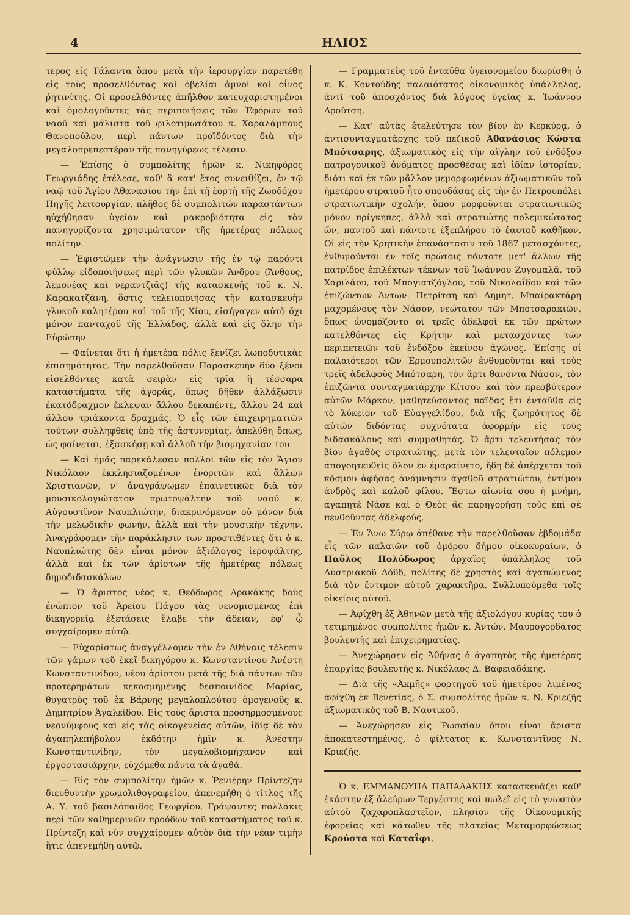4 ΗΛΙΟΣ
τερος εἰς Τάλαντα ὅπου μετὰ τὴν ἱερουργίαν παρετέθη εἰς τοὺς προσελθόντας καὶ ὀβελίαι ἀμνοὶ καὶ οἶνος ῥητινίτης. Οἱ προσελθόντες ἀπῆλθον κατευχαριστημένοι καὶ ὁμολογοῦντες τὰς περιποιήσεις τῶν Ἐφόρων τοῦ ναοῦ καὶ μάλιστα τοῦ φιλοτιμωτάτου κ. Χαραλάμπους Θανοπούλου, περὶ πάντων προϊδόντος διὰ τὴν μεγαλοπρεπεστέραν τῆς πανηγύρεως τέλεσιν.
— Ἐπίσης ὁ συμπολίτης ἡμῶν κ. Νικηφόρος Γεωργιάδης ἐτέλεσε, καθ' ἃ κατ' ἔτος συνειθίζει, ἐν τῷ ναῷ τοῦ Ἁγίου Ἀθανασίου τὴν ἐπὶ τῇ ἑορτῇ τῆς Ζωοδόχου Πηγῆς λειτουργίαν, πλῆθος δὲ συμπολιτῶν παραστάντων ηὐχήθησαν ὑγείαν καὶ μακροβιότητα εἰς τὸν πανηγυρίζοντα χρησιμώτατον τῆς ἡμετέρας πόλεως πολίτην.
— Ἐφιστῶμεν τὴν ἀνάγνωσιν τῆς ἐν τῷ παρόντι φύλλῳ εἰδοποιήσεως περὶ τῶν γλυκῶν Ἄνδρου (Ἄνθους, λεμονέας καὶ νεραντζιᾶς) τῆς κατασκευῆς τοῦ κ. Ν. Καρακατζάνη, ὅστις τελειοποιήσας τὴν κατασκευὴν γλυκοῦ καλητέρου καὶ τοῦ τῆς Χίου, εἰσήγαγεν αὐτὸ ὄχι μόνον πανταχοῦ τῆς Ἑλλάδος, ἀλλὰ καὶ εἰς ὅλην τὴν Εὐρώπην.
— Φαίνεται ὅτι ἡ ἡμετέρα πόλις ξενίζει λωποδυτικὰς ἐπισημότητας. Τὴν παρελθοῦσαν Παρασκευὴν δύο ξένοι εἰσελθόντες κατὰ σειρὰν εἰς τρία ἢ τέσσαρα καταστήματα τῆς ἀγορᾶς, ὅπως δῆθεν ἀλλάξωσιν ἑκατόδραχμον ἔκλεψαν ἄλλου δεκαπέντε, ἄλλου 24 καὶ ἄλλου τριάκοντα δραχμάς. Ὁ εἷς τῶν ἐπιχειρηματιῶν τούτων συλληφθεὶς ὑπὸ τῆς ἀστυνομίας, ἀπελύθη ὅπως, ὡς φαίνεται, ἐξασκήσῃ καὶ ἀλλοῦ τὴν βιομηχανίαν του.
— Καὶ ἡμᾶς παρεκάλεσαν πολλοὶ τῶν εἰς τὸν Ἅγιον Νικόλαον ἐκκλησιαζομένων ἐνοριτῶν καὶ ἄλλων Χριστιανῶν, ν' ἀναγράψωμεν ἐπαινετικῶς διὰ τὸν μουσικολογιώτατον πρωτοψάλτην τοῦ ναοῦ κ. Αὐγουστῖνον Ναυπλιώτην, διακρινόμενον οὐ μόνον διὰ τὴν μελῳδικὴν φωνήν, ἀλλὰ καὶ τὴν μουσικὴν τέχνην. Ἀναγράφομεν τὴν παράκλησιν των προστιθέντες ὅτι ὁ κ. Ναυπλιώτης δὲν εἶναι μόνον ἀξιόλογος ἱεροψάλτης, ἀλλὰ καὶ ἐκ τῶν ἀρίστων τῆς ἡμετέρας πόλεως δημοδιδασκάλων.
— Ὁ ἄριστος νέος κ. Θεόδωρος Δρακάκης δοὺς ἐνώπιον τοῦ Ἀρείου Πάγου τὰς νενομισμένας ἐπὶ δικηγορείᾳ ἐξετάσεις ἔλαβε τὴν ἄδειαν, ἐφ' ᾧ συγχαίρομεν αὐτῷ.
— Εὐχαρίστως ἀναγγέλλομεν τὴν ἐν Ἀθήναις τέλεσιν τῶν γάμων τοῦ ἐκεῖ δικηγόρου κ. Κωνσταντίνου Ἀνέστη Κωνσταντινίδου, νέου ἀρίστου μετὰ τῆς διὰ πάντων τῶν προτερημάτων κεκοσμημένης δεσποινίδος Μαρίας, θυγατρὸς τοῦ ἐκ Βάρνης μεγαλοπλούτου ὁμογενοῦς κ. Δημητρίου Ἀγαλείδου. Εἰς τοὺς ἄριστα προσηρμοσμένους νεονύμφους καὶ εἰς τὰς οἰκογενείας αὐτῶν, ἰδίᾳ δὲ τὸν ἀγαπηλεπήβολον ἐκδότην ἡμῖν κ. Ἀνέστην Κωνσταντινίδην, τὸν μεγαλοβιομήχανον καὶ ἐργοστασιάρχην, εὐχόμεθα πάντα τὰ ἀγαθά.
— Εἰς τὸν συμπολίτην ἡμῶν κ. Ῥενιέρην Πρίντεζην διευθυντὴν χρωμολιθογραφείου, ἀπενεμήθη ὁ τίτλος τῆς Α. Υ. τοῦ βασιλόπαιδος Γεωργίου. Γράψαντες πολλάκις περὶ τῶν καθημερινῶν προόδων τοῦ καταστήματος τοῦ κ. Πρίντεζη καὶ νῦν συγχαίρομεν αὐτὸν διὰ τὴν νέαν τιμὴν ἥτις ἀπενεμήθη αὐτῷ.
— Γραμματεὺς τοῦ ἐνταῦθα ὑγειονομείου διωρίσθη ὁ κ. Κ. Κοντούδης παλαιότατος οἰκονομικὸς ὑπάλληλος, ἀντὶ τοῦ ἀποσχόντος διὰ λόγους ὑγείας κ. Ἰωάννου Δρούτση.
— Κατ' αὐτὰς ἐτελεύτησε τὸν βίον ἐν Κερκύρᾳ, ὁ ἀντισυνταγματάρχης τοῦ πεζικοῦ Ἀθανάσιος Κώστα Μπότσαρης, ἀξιωματικὸς εἰς τὴν αἴγλην τοῦ ἐνδόξου πατρογονικοῦ ὀνόματος προσθέσας καὶ ἰδίαν ἱστορίαν, διότι καὶ ἐκ τῶν μᾶλλον μεμορφωμένων ἀξιωματικῶν τοῦ ἡμετέρου στρατοῦ ἦτο σπουδάσας εἰς τὴν ἐν Πετρουπόλει στρατιωτικὴν σχολήν, ὅπου μορφοῦνται στρατιωτικῶς μόνον πρίγκηπες, ἀλλὰ καὶ στρατιώτης πολεμικώτατος ὤν, παντοῦ καὶ πάντοτε ἐξεπλήρου τὸ ἑαυτοῦ καθῆκον. Οἱ εἰς τὴν Κρητικὴν ἐπανάστασιν τοῦ 1867 μετασχόντες, ἐνθυμοῦνται ἐν τοῖς πρώτοις πάντοτε μετ' ἄλλων τῆς πατρίδος ἐπιλέκτων τέκνων τοῦ Ἰωάννου Ζυγομαλᾶ, τοῦ Χαριλάου, τοῦ Μπογιατζόγλου, τοῦ Νικολαΐδου καὶ τῶν ἐπιζώντων Ἀντων. Πετρίτση καὶ Δημητ. Μπαϊρακτάρη μαχομένους τὸν Νάσον, νεώτατον τῶν Μποτσαρακιῶν, ὅπως ὠνομάζοντο οἱ τρεῖς ἀδελφοὶ ἐκ τῶν πρώτων κατελθόντες εἰς Κρήτην καὶ μετασχόντες τῶν περιπετειῶν τοῦ ἐνδόξου ἐκείνου ἀγῶνος. Ἐπίσης οἱ παλαιότεροι τῶν Ἑρμουπολιτῶν ἐνθυμοῦνται καὶ τοὺς τρεῖς ἀδελφοὺς Μπότσαρη, τὸν ἄρτι θανόντα Νάσον, τὸν ἐπιζῶντα συνταγματάρχην Κίτσον καὶ τὸν πρεσβύτερον αὐτῶν Μάρκον, μαθητεύσαντας παῖδας ἔτι ἐνταῦθα εἰς τὸ λύκειον τοῦ Εὐαγγελίδου, διὰ τῆς ζωηρότητος δὲ αὐτῶν διδόντας συχνότατα ἀφορμὴν εἰς τοὺς διδασκάλους καὶ συμμαθητάς. Ὁ ἄρτι τελευτήσας τὸν βίον ἀγαθὸς στρατιώτης, μετὰ τὸν τελευταῖον πόλεμον ἀπογοητευθεὶς ὅλον ἐν ἐμαραίνετο, ἤδη δὲ ἀπέρχεται τοῦ κόσμου ἀφήσας ἀνάμνησιν ἀγαθοῦ στρατιώτου, ἐντίμου ἀνδρὸς καὶ καλοῦ φίλου. Ἔστω αἰωνία σου ἡ μνήμη, ἀγαπητὲ Νάσε καὶ ὁ Θεὸς ἂς παρηγορήσῃ τοὺς ἐπὶ σὲ πενθοῦντας ἀδελφούς.
— Ἐν Ἄνω Σύρῳ ἀπέθανε τὴν παρελθοῦσαν ἑβδομάδα εἷς τῶν παλαιῶν τοῦ ὁμόρου δήμου οἰκοκυραίων, ὁ Παῦλος Πολύδωρος ἀρχαῖος ὑπάλληλος τοῦ Αὐστριακοῦ Λόϋδ, πολίτης δὲ χρηστὸς καὶ ἀγαπώμενος διὰ τὸν ἔντιμον αὐτοῦ χαρακτῆρα. Συλλυπούμεθα τοῖς οἰκείοις αὐτοῦ.
— Ἀφίχθη ἐξ Ἀθηνῶν μετὰ τῆς ἀξιολόγου κυρίας του ὁ τετιμημένος συμπολίτης ἡμῶν κ. Ἀντών. Μαυρογορδάτος βουλευτὴς καὶ ἐπιχειρηματίας.
— Ἀνεχώρησεν εἰς Ἀθήνας ὁ ἀγαπητὸς τῆς ἡμετέρας ἐπαρχίας βουλευτὴς κ. Νικόλαος Δ. Βαφειαδάκης.
— Διὰ τῆς «Ἀκμῆς» φορτηγοῦ τοῦ ἡμετέρου λιμένος ἀφίχθη ἐκ Βενετίας, ὁ Σ. συμπολίτης ἡμῶν κ. Ν. Κριεζῆς ἀξιωματικὸς τοῦ Β. Ναυτικοῦ.
— Ἀνεχώρησεν εἰς Ῥωσσίαν ὅπου εἶναι ἄριστα ἀποκατεστημένος, ὁ φίλτατος κ. Κωνσταντῖνος Ν. Κριεζῆς.
Ὁ κ. ΕΜΜΑΝΟΥΗΛ ΠΑΠΑΔΑΚΗΣ κατασκευάζει καθ' ἑκάστην ἐξ ἀλεύρων Τεργέστης καὶ πωλεῖ εἰς τὸ γνωστὸν αὐτοῦ ζαχαροπλαστεῖον, πλησίον τῆς Οἰκονομικῆς ἐφορείας καὶ κάτωθεν τῆς πλατείας Μεταμορφώσεως Κρούστα καὶ Καταΐφι.